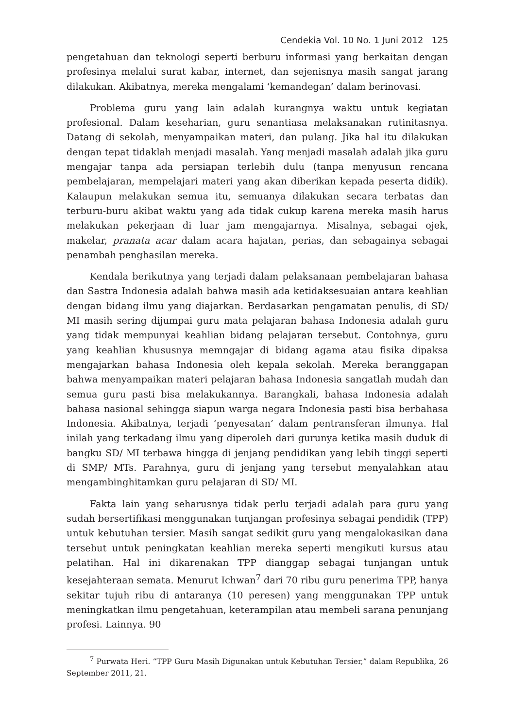Cendekia Vol. 10 No. 1 Juni 2012 125
pengetahuan dan teknologi seperti berburu informasi yang berkaitan dengan profesinya melalui surat kabar, internet, dan sejenisnya masih sangat jarang dilakukan. Akibatnya, mereka mengalami ‘kemandegan’ dalam berinovasi.
Problema guru yang lain adalah kurangnya waktu untuk kegiatan profesional. Dalam keseharian, guru senantiasa melaksanakan rutinitasnya. Datang di sekolah, menyampaikan materi, dan pulang. Jika hal itu dilakukan dengan tepat tidaklah menjadi masalah. Yang menjadi masalah adalah jika guru mengajar tanpa ada persiapan terlebih dulu (tanpa menyusun rencana pembelajaran, mempelajari materi yang akan diberikan kepada peserta didik). Kalaupun melakukan semua itu, semuanya dilakukan secara terbatas dan terburu-buru akibat waktu yang ada tidak cukup karena mereka masih harus melakukan pekerjaan di luar jam mengajarnya. Misalnya, sebagai ojek, makelar, pranata acar dalam acara hajatan, perias, dan sebagainya sebagai penambah penghasilan mereka.
Kendala berikutnya yang terjadi dalam pelaksanaan pembelajaran bahasa dan Sastra Indonesia adalah bahwa masih ada ketidaksesuaian antara keahlian dengan bidang ilmu yang diajarkan. Berdasarkan pengamatan penulis, di SD/ MI masih sering dijumpai guru mata pelajaran bahasa Indonesia adalah guru yang tidak mempunyai keahlian bidang pelajaran tersebut. Contohnya, guru yang keahlian khususnya memngajar di bidang agama atau fisika dipaksa mengajarkan bahasa Indonesia oleh kepala sekolah. Mereka beranggapan bahwa menyampaikan materi pelajaran bahasa Indonesia sangatlah mudah dan semua guru pasti bisa melakukannya. Barangkali, bahasa Indonesia adalah bahasa nasional sehingga siapun warga negara Indonesia pasti bisa berbahasa Indonesia. Akibatnya, terjadi ‘penyesatan’ dalam pentransferan ilmunya. Hal inilah yang terkadang ilmu yang diperoleh dari gurunya ketika masih duduk di bangku SD/ MI terbawa hingga di jenjang pendidikan yang lebih tinggi seperti di SMP/ MTs. Parahnya, guru di jenjang yang tersebut menyalahkan atau mengambinghitamkan guru pelajaran di SD/ MI.
Fakta lain yang seharusnya tidak perlu terjadi adalah para guru yang sudah bersertifikasi menggunakan tunjangan profesinya sebagai pendidik (TPP) untuk kebutuhan tersier. Masih sangat sedikit guru yang mengalokasikan dana tersebut untuk peningkatan keahlian mereka seperti mengikuti kursus atau pelatihan. Hal ini dikarenakan TPP dianggap sebagai tunjangan untuk kesejahteraan semata. Menurut Ichwan<sup>7</sup> dari 70 ribu guru penerima TPP, hanya sekitar tujuh ribu di antaranya (10 peresen) yang menggunakan TPP untuk meningkatkan ilmu pengetahuan, keterampilan atau membeli sarana penunjang profesi. Lainnya. 90
<sup>7</sup> Purwata Heri. “TPP Guru Masih Digunakan untuk Kebutuhan Tersier,” dalam Republika, 26 September 2011, 21.